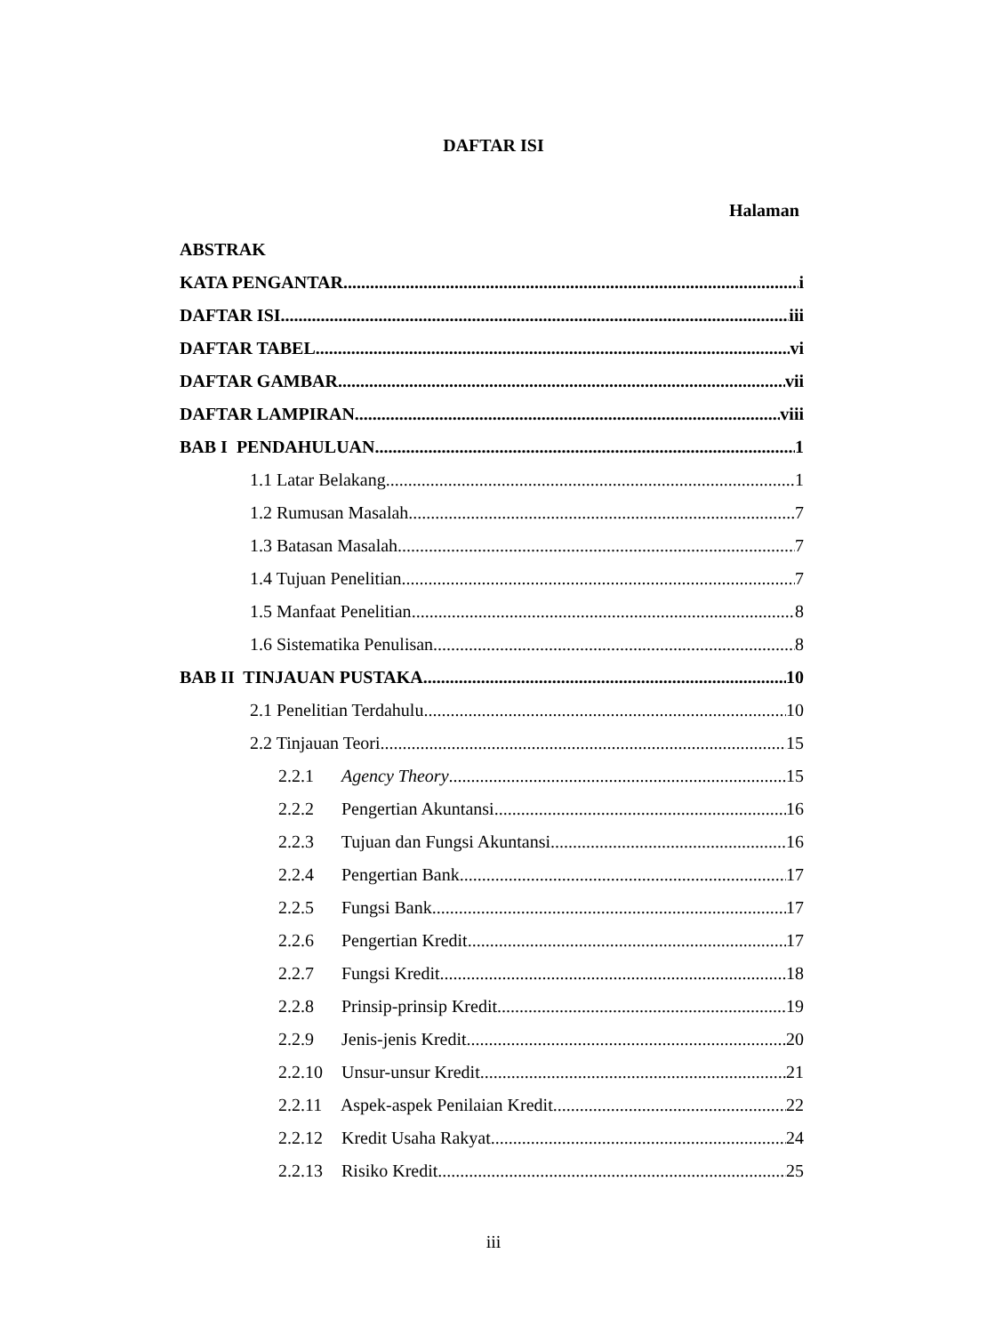DAFTAR ISI
Halaman
ABSTRAK
KATA PENGANTAR i
DAFTAR ISI iii
DAFTAR TABEL vi
DAFTAR GAMBAR vii
DAFTAR LAMPIRAN viii
BAB I PENDAHULUAN 1
1.1 Latar Belakang 1
1.2 Rumusan Masalah 7
1.3 Batasan Masalah 7
1.4 Tujuan Penelitian 7
1.5 Manfaat Penelitian 8
1.6 Sistematika Penulisan 8
BAB II TINJAUAN PUSTAKA 10
2.1 Penelitian Terdahulu 10
2.2 Tinjauan Teori 15
2.2.1 Agency Theory 15
2.2.2 Pengertian Akuntansi 16
2.2.3 Tujuan dan Fungsi Akuntansi 16
2.2.4 Pengertian Bank 17
2.2.5 Fungsi Bank 17
2.2.6 Pengertian Kredit 17
2.2.7 Fungsi Kredit 18
2.2.8 Prinsip-prinsip Kredit 19
2.2.9 Jenis-jenis Kredit 20
2.2.10 Unsur-unsur Kredit 21
2.2.11 Aspek-aspek Penilaian Kredit 22
2.2.12 Kredit Usaha Rakyat 24
2.2.13 Risiko Kredit 25
iii